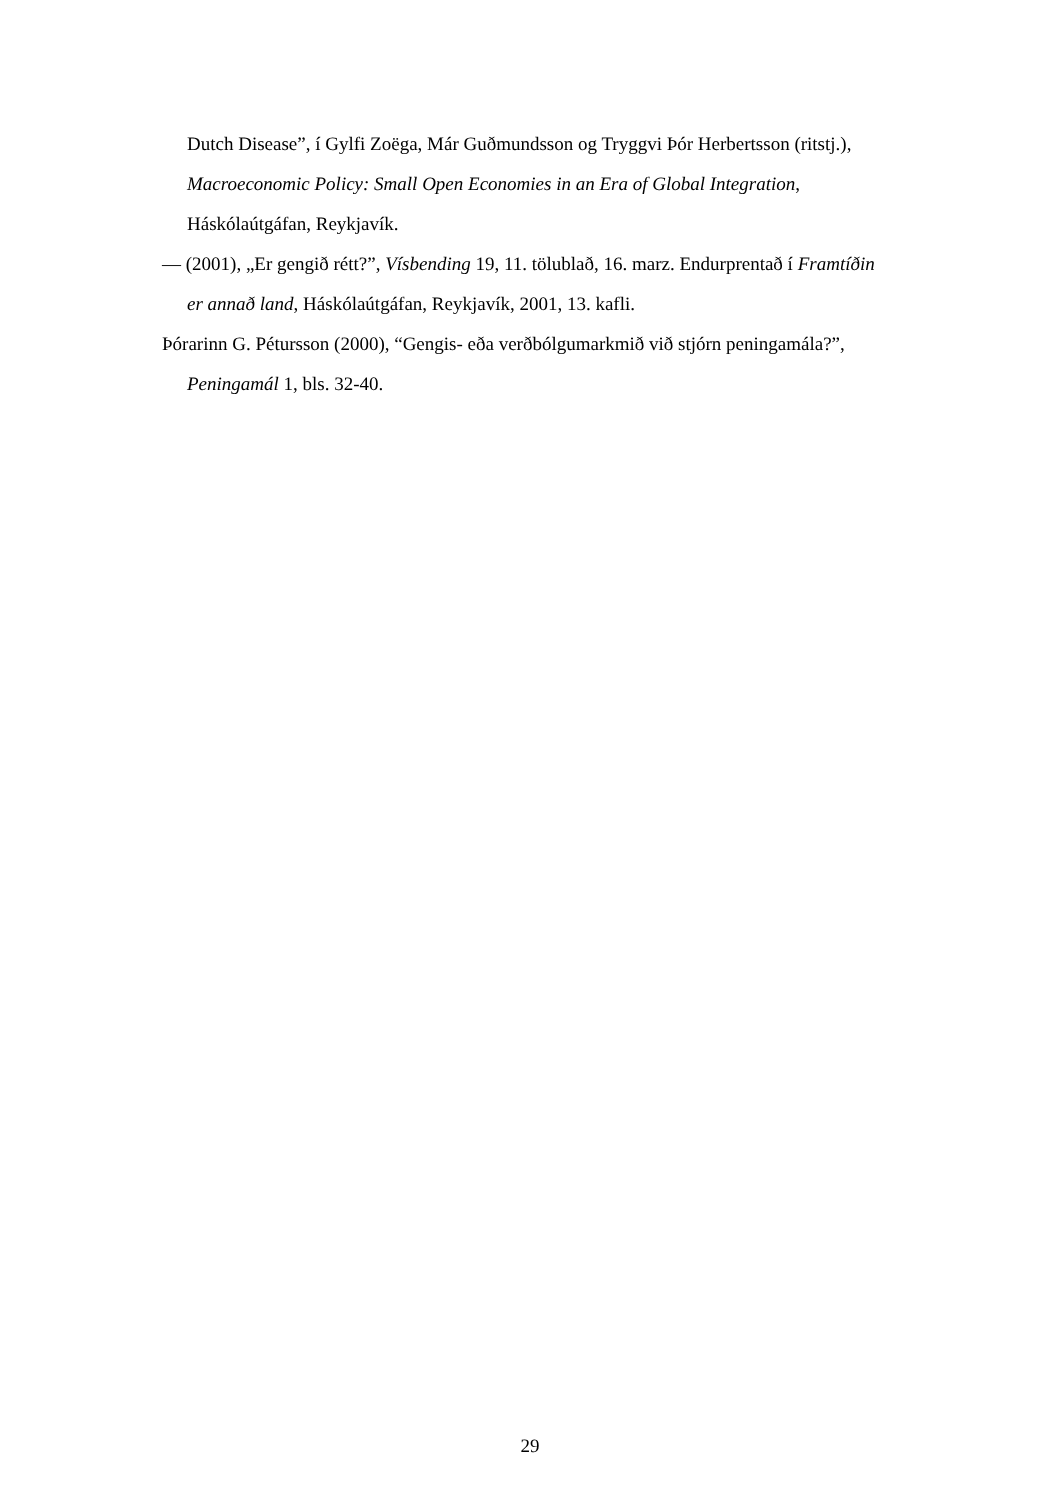Dutch Disease”, í Gylfi Zoëga, Már Guðmundsson og Tryggvi Þór Herbertsson (ritstj.), Macroeconomic Policy: Small Open Economies in an Era of Global Integration, Háskólaútgáfan, Reykjavík.
— (2001), „Er gengið rétt?”, Vísbending 19, 11. tölublað, 16. marz. Endurprentað í Framtíðin er annað land, Háskólaútgáfan, Reykjavík, 2001, 13. kafli.
Þórarinn G. Pétursson (2000), “Gengis- eða verðbólgumarkmið við stjórn peningamála?”, Peningamál 1, bls. 32-40.
29